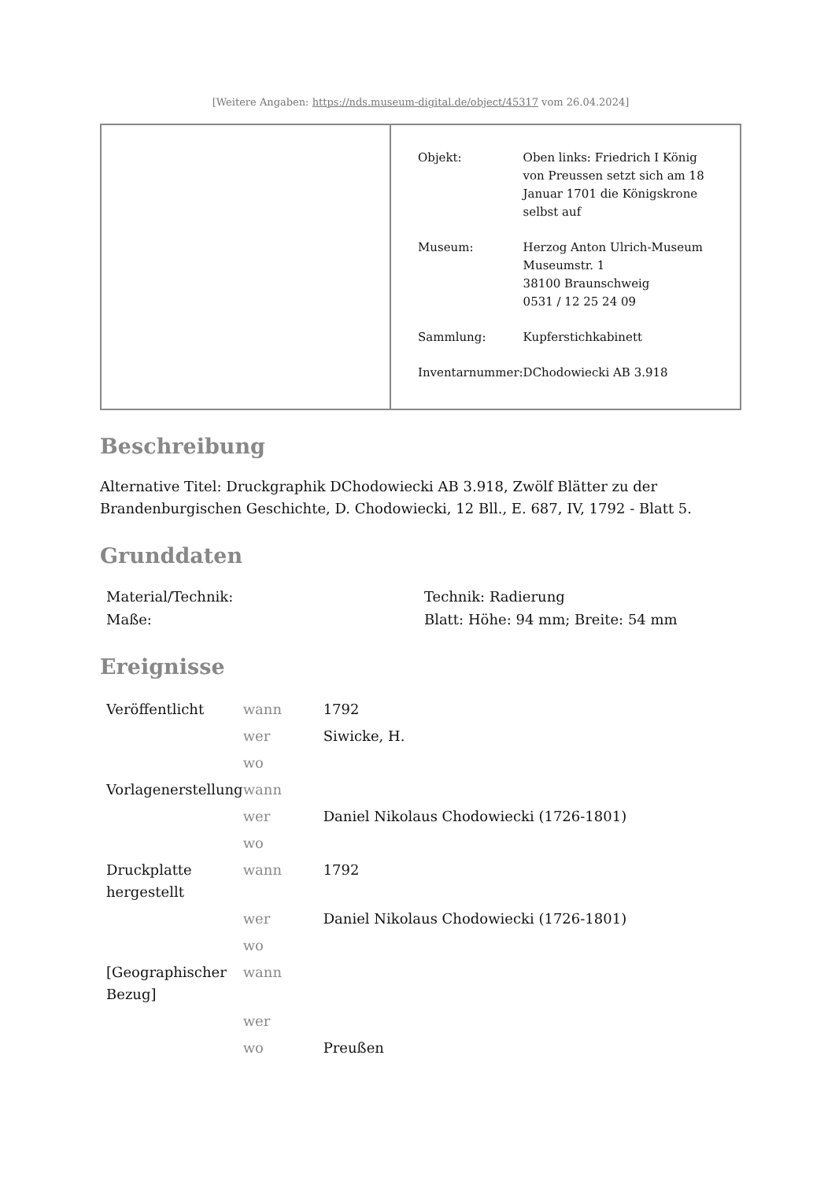[Weitere Angaben: https://nds.museum-digital.de/object/45317 vom 26.04.2024]
| Objekt: | Oben links: Friedrich I König von Preussen setzt sich am 18 Januar 1701 die Königskrone selbst auf |
| Museum: | Herzog Anton Ulrich-Museum Museumstr. 1 38100 Braunschweig 0531 / 12 25 24 09 |
| Sammlung: | Kupferstichkabinett |
| Inventarnummer: | DChodowiecki AB 3.918 |
Beschreibung
Alternative Titel: Druckgraphik DChodowiecki AB 3.918, Zwölf Blätter zu der Brandenburgischen Geschichte, D. Chodowiecki, 12 Bll., E. 687, IV, 1792 - Blatt 5.
Grunddaten
| Material/Technik: | Technik: Radierung |
| Maße: | Blatt: Höhe: 94 mm; Breite: 54 mm |
Ereignisse
| Veröffentlicht | wann | 1792 |
| | wer | Siwicke, H. |
| | wo | |
| Vorlagenerstellung | wann | |
| | wer | Daniel Nikolaus Chodowiecki (1726-1801) |
| | wo | |
| Druckplatte hergestellt | wann | 1792 |
| | wer | Daniel Nikolaus Chodowiecki (1726-1801) |
| | wo | |
| [Geographischer Bezug] | wann | |
| | wer | |
| | wo | Preußen |